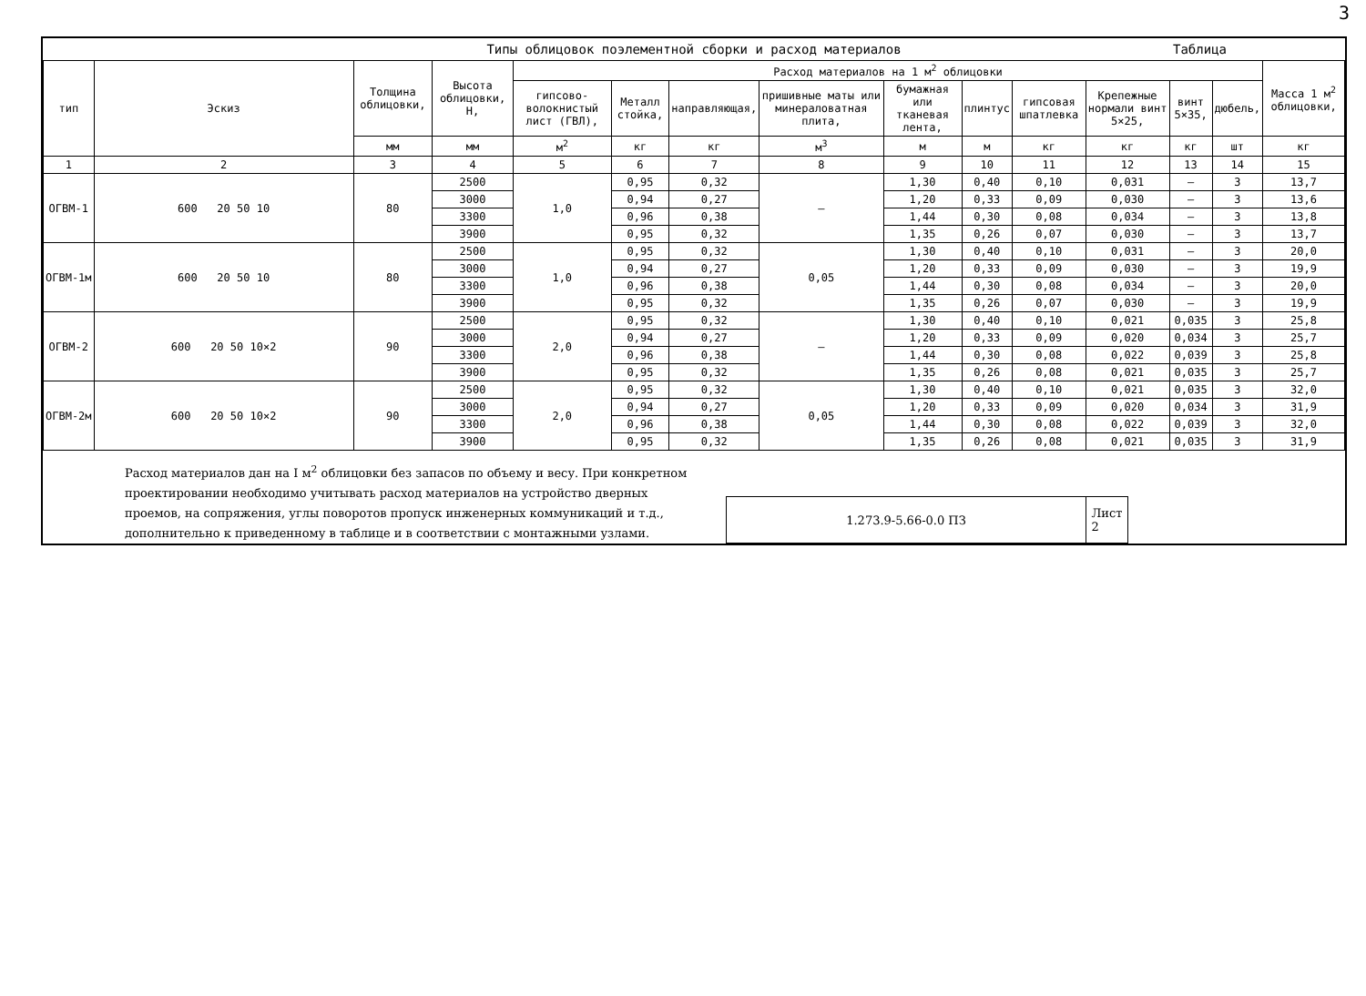3
Типы облицовок поэлементной сборки и расход материалов Таблица
| тип | Эскиз | Толщина облицовки, | Высота облицовки, Н, | Расход материалов на 1 м<sup>2</sup> облицовки | | | | | | | | | | Масса 1 м<sup>2</sup> облицовки, |
| --- | --- | --- | --- | --- | --- | --- | --- | --- | --- | --- | --- | --- | --- | --- |
| | | | | гипсово-волокнистый лист (ГВЛ), | Металл стойка, | направляющая, | пришивные маты или минераловатная плита, | бумажная или тканевая лента, | плинтус | гипсовая шпатлевка | Крепежные нормали винт 5×25, | винт 5×35, | дюбель, | |
| | | мм | мм | м<sup>2</sup> | кг | кг | м<sup>3</sup> | м | м | кг | кг | кг | шт | кг |
| 1 | 2 | 3 | 4 | 5 | 6 | 7 | 8 | 9 | 10 | 11 | 12 | 13 | 14 | 15 |
| ОГВМ-1 | 600 20 50 10 | 80 | 2500 | 1,0 | 0,95 | 0,32 | – | 1,30 | 0,40 | 0,10 | 0,031 | – | 3 | 13,7 |
| | | | 3000 | | 0,94 | 0,27 | | 1,20 | 0,33 | 0,09 | 0,030 | – | 3 | 13,6 |
| | | | 3300 | | 0,96 | 0,38 | | 1,44 | 0,30 | 0,08 | 0,034 | – | 3 | 13,8 |
| | | | 3900 | | 0,95 | 0,32 | | 1,35 | 0,26 | 0,07 | 0,030 | – | 3 | 13,7 |
| ОГВМ-1м | 600 20 50 10 | 80 | 2500 | 1,0 | 0,95 | 0,32 | 0,05 | 1,30 | 0,40 | 0,10 | 0,031 | – | 3 | 20,0 |
| | | | 3000 | | 0,94 | 0,27 | | 1,20 | 0,33 | 0,09 | 0,030 | – | 3 | 19,9 |
| | | | 3300 | | 0,96 | 0,38 | | 1,44 | 0,30 | 0,08 | 0,034 | – | 3 | 20,0 |
| | | | 3900 | | 0,95 | 0,32 | | 1,35 | 0,26 | 0,07 | 0,030 | – | 3 | 19,9 |
| ОГВМ-2 | 600 20 50 10×2 | 90 | 2500 | 2,0 | 0,95 | 0,32 | – | 1,30 | 0,40 | 0,10 | 0,021 | 0,035 | 3 | 25,8 |
| | | | 3000 | | 0,94 | 0,27 | | 1,20 | 0,33 | 0,09 | 0,020 | 0,034 | 3 | 25,7 |
| | | | 3300 | | 0,96 | 0,38 | | 1,44 | 0,30 | 0,08 | 0,022 | 0,039 | 3 | 25,8 |
| | | | 3900 | | 0,95 | 0,32 | | 1,35 | 0,26 | 0,08 | 0,021 | 0,035 | 3 | 25,7 |
| ОГВМ-2м | 600 20 50 10×2 | 90 | 2500 | 2,0 | 0,95 | 0,32 | 0,05 | 1,30 | 0,40 | 0,10 | 0,021 | 0,035 | 3 | 32,0 |
| | | | 3000 | | 0,94 | 0,27 | | 1,20 | 0,33 | 0,09 | 0,020 | 0,034 | 3 | 31,9 |
| | | | 3300 | | 0,96 | 0,38 | | 1,44 | 0,30 | 0,08 | 0,022 | 0,039 | 3 | 32,0 |
| | | | 3900 | | 0,95 | 0,32 | | 1,35 | 0,26 | 0,08 | 0,021 | 0,035 | 3 | 31,9 |
Расход материалов дан на I м<sup>2</sup> облицовки без запасов по объему и весу. При конкретном проектировании необходимо учитывать расход материалов на устройство дверных проемов, на сопряжения, углы поворотов пропуск инженерных коммуникаций и т.д., дополнительно к приведенному в таблице и в соответствии с монтажными узлами.
1.273.9-5.66-0.0 ПЗ Лист
2